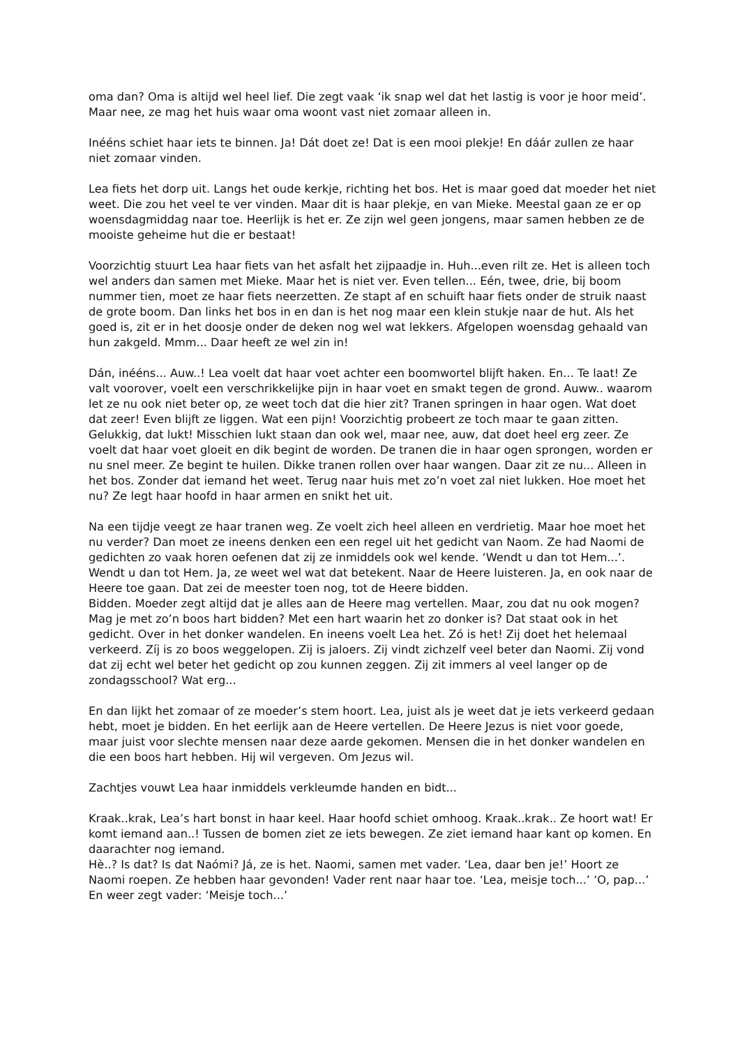oma dan? Oma is altijd wel heel lief. Die zegt vaak ‘ik snap wel dat het lastig is voor je hoor meid’. Maar nee, ze mag het huis waar oma woont vast niet zomaar alleen in.
Inééns schiet haar iets te binnen. Ja! Dát doet ze! Dat is een mooi plekje! En dáár zullen ze haar niet zomaar vinden.
Lea fiets het dorp uit. Langs het oude kerkje, richting het bos. Het is maar goed dat moeder het niet weet. Die zou het veel te ver vinden. Maar dit is haar plekje, en van Mieke. Meestal gaan ze er op woensdagmiddag naar toe. Heerlijk is het er. Ze zijn wel geen jongens, maar samen hebben ze de mooiste geheime hut die er bestaat!
Voorzichtig stuurt Lea haar fiets van het asfalt het zijpaadje in. Huh...even rilt ze. Het is alleen toch wel anders dan samen met Mieke. Maar het is niet ver. Even tellen... Eén, twee, drie, bij boom nummer tien, moet ze haar fiets neerzetten. Ze stapt af en schuift haar fiets onder de struik naast de grote boom. Dan links het bos in en dan is het nog maar een klein stukje naar de hut. Als het goed is, zit er in het doosje onder de deken nog wel wat lekkers. Afgelopen woensdag gehaald van hun zakgeld. Mmm... Daar heeft ze wel zin in!
Dán, inééns... Auw..! Lea voelt dat haar voet achter een boomwortel blijft haken. En... Te laat! Ze valt voorover, voelt een verschrikkelijke pijn in haar voet en smakt tegen de grond. Auww.. waarom let ze nu ook niet beter op, ze weet toch dat die hier zit? Tranen springen in haar ogen. Wat doet dat zeer! Even blijft ze liggen. Wat een pijn! Voorzichtig probeert ze toch maar te gaan zitten. Gelukkig, dat lukt! Misschien lukt staan dan ook wel, maar nee, auw, dat doet heel erg zeer. Ze voelt dat haar voet gloeit en dik begint de worden. De tranen die in haar ogen sprongen, worden er nu snel meer. Ze begint te huilen. Dikke tranen rollen over haar wangen. Daar zit ze nu... Alleen in het bos. Zonder dat iemand het weet. Terug naar huis met zo’n voet zal niet lukken. Hoe moet het nu? Ze legt haar hoofd in haar armen en snikt het uit.
Na een tijdje veegt ze haar tranen weg. Ze voelt zich heel alleen en verdrietig. Maar hoe moet het nu verder? Dan moet ze ineens denken een een regel uit het gedicht van Naom. Ze had Naomi de gedichten zo vaak horen oefenen dat zij ze inmiddels ook wel kende. ‘Wendt u dan tot Hem...’.
Wendt u dan tot Hem. Ja, ze weet wel wat dat betekent. Naar de Heere luisteren. Ja, en ook naar de Heere toe gaan. Dat zei de meester toen nog, tot de Heere bidden.
Bidden. Moeder zegt altijd dat je alles aan de Heere mag vertellen. Maar, zou dat nu ook mogen? Mag je met zo’n boos hart bidden? Met een hart waarin het zo donker is? Dat staat ook in het gedicht. Over in het donker wandelen. En ineens voelt Lea het. Zó is het! Zij doet het helemaal verkeerd. Zíj is zo boos weggelopen. Zij is jaloers. Zij vindt zichzelf veel beter dan Naomi. Zij vond dat zij echt wel beter het gedicht op zou kunnen zeggen. Zij zit immers al veel langer op de zondagsschool? Wat erg...
En dan lijkt het zomaar of ze moeder’s stem hoort. Lea, juist als je weet dat je iets verkeerd gedaan hebt, moet je bidden. En het eerlijk aan de Heere vertellen. De Heere Jezus is niet voor goede, maar juist voor slechte mensen naar deze aarde gekomen. Mensen die in het donker wandelen en die een boos hart hebben. Hij wil vergeven. Om Jezus wil.
Zachtjes vouwt Lea haar inmiddels verkleumde handen en bidt...
Kraak..krak, Lea’s hart bonst in haar keel. Haar hoofd schiet omhoog. Kraak..krak.. Ze hoort wat! Er komt iemand aan..! Tussen de bomen ziet ze iets bewegen. Ze ziet iemand haar kant op komen. En daarachter nog iemand.
Hè..? Is dat? Is dat Naómi? Já, ze is het. Naomi, samen met vader. ‘Lea, daar ben je!’ Hoort ze Naomi roepen. Ze hebben haar gevonden! Vader rent naar haar toe. ‘Lea, meisje toch...’ ‘O, pap...’ En weer zegt vader: ‘Meisje toch...’